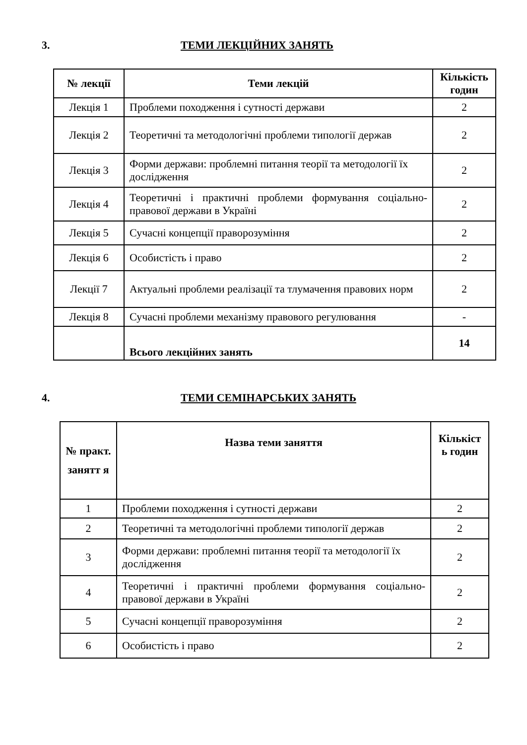3. ТЕМИ ЛЕКЦІЙНИХ ЗАНЯТЬ
| № лекції | Теми лекцій | Кількість годин |
| --- | --- | --- |
| Лекція 1 | Проблеми походження і сутності держави | 2 |
| Лекція 2 | Теоретичні та методологічні проблеми типології держав | 2 |
| Лекція 3 | Форми держави: проблемні питання теорії та методології їх дослідження | 2 |
| Лекція 4 | Теоретичні і практичні проблеми формування соціально-правової держави в Україні | 2 |
| Лекція 5 | Сучасні концепції праворозуміння | 2 |
| Лекція 6 | Особистість і право | 2 |
| Лекції 7 | Актуальні проблеми реалізації та тлумачення правових норм | 2 |
| Лекція 8 | Сучасні проблеми механізму правового регулювання | - |
| | Всього лекційних занять | 14 |
4. ТЕМИ СЕМІНАРСЬКИХ ЗАНЯТЬ
| № практ. занятт я | Назва теми заняття | Кількіст ь годин |
| --- | --- | --- |
| 1 | Проблеми походження і сутності держави | 2 |
| 2 | Теоретичні та методологічні проблеми типології держав | 2 |
| 3 | Форми держави: проблемні питання теорії та методології їх дослідження | 2 |
| 4 | Теоретичні і практичні проблеми формування соціально-правової держави в Україні | 2 |
| 5 | Сучасні концепції праворозуміння | 2 |
| 6 | Особистість і право | 2 |